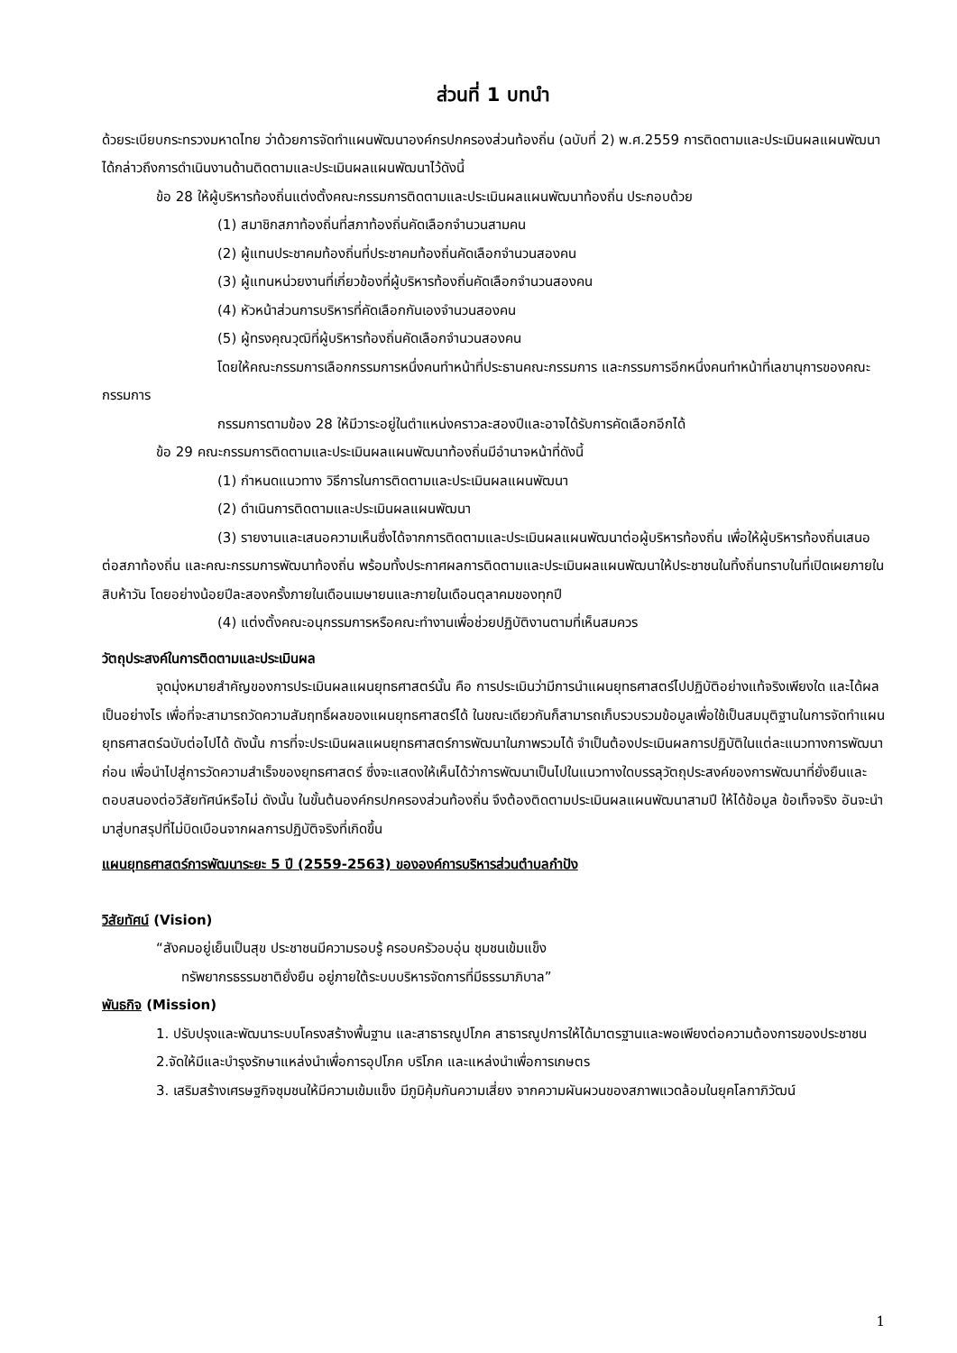ส่วนที่ 1 บทนำ
ด้วยระเบียบกระทรวงมหาดไทย ว่าด้วยการจัดทำแผนพัฒนาองค์กรปกครองส่วนท้องถิ่น (ฉบับที่ 2) พ.ศ.2559 การติดตามและประเมินผลแผนพัฒนาได้กล่าวถึงการดำเนินงานด้านติดตามและประเมินผลแผนพัฒนาไว้ดังนี้
ข้อ 28 ให้ผู้บริหารท้องถิ่นแต่งตั้งคณะกรรมการติดตามและประเมินผลแผนพัฒนาท้องถิ่น ประกอบด้วย
(1) สมาชิกสภาท้องถิ่นที่สภาท้องถิ่นคัดเลือกจำนวนสามคน
(2) ผู้แทนประชาคมท้องถิ่นที่ประชาคมท้องถิ่นคัดเลือกจำนวนสองคน
(3) ผู้แทนหน่วยงานที่เกี่ยวข้องที่ผู้บริหารท้องถิ่นคัดเลือกจำนวนสองคน
(4) หัวหน้าส่วนการบริหารที่คัดเลือกกันเองจำนวนสองคน
(5) ผู้ทรงคุณวุฒิที่ผู้บริหารท้องถิ่นคัดเลือกจำนวนสองคน
โดยให้คณะกรรมการเลือกกรรมการหนึ่งคนทำหน้าที่ประธานคณะกรรมการ และกรรมการอีกหนึ่งคนทำหน้าที่เลขานุการของคณะกรรมการ
กรรมการตามข้อง 28 ให้มีวาระอยู่ในตำแหน่งคราวละสองปีและอาจได้รับการคัดเลือกอีกได้
ข้อ 29 คณะกรรมการติดตามและประเมินผลแผนพัฒนาท้องถิ่นมีอำนาจหน้าที่ดังนี้
(1) กำหนดแนวทาง วิธีการในการติดตามและประเมินผลแผนพัฒนา
(2) ดำเนินการติดตามและประเมินผลแผนพัฒนา
(3) รายงานและเสนอความเห็นซึ่งได้จากการติดตามและประเมินผลแผนพัฒนาต่อผู้บริหารท้องถิ่น เพื่อให้ผู้บริหารท้องถิ่นเสนอต่อสภาท้องถิ่น และคณะกรรมการพัฒนาท้องถิ่น พร้อมทั้งประกาศผลการติดตามและประเมินผลแผนพัฒนาให้ประชาชนในทิ้งถิ่นทราบในที่เปิดเผยภายในสิบห้าวัน โดยอย่างน้อยปีละสองครั้งภายในเดือนเมษายนและภายในเดือนตุลาคมของทุกปี
(4) แต่งตั้งคณะอนุกรรมการหรือคณะทำงานเพื่อช่วยปฏิบัติงานตามที่เห็นสมควร
วัตถุประสงค์ในการติดตามและประเมินผล
จุดมุ่งหมายสำคัญของการประเมินผลแผนยุทธศาสตร์นั้น คือ การประเมินว่ามีการนำแผนยุทธศาสตร์ไปปฏิบัติอย่างแท้จริงเพียงใด และได้ผลเป็นอย่างไร เพื่อที่จะสามารถวัดความสัมฤทธิ์ผลของแผนยุทธศาสตร์ได้ ในขณะเดียวกันก็สามารถเก็บรวบรวมข้อมูลเพื่อใช้เป็นสมมุติฐานในการจัดทำแผนยุทธศาสตร์ฉบับต่อไปได้ ดังนั้น การที่จะประเมินผลแผนยุทธศาสตร์การพัฒนาในภาพรวมได้ จำเป็นต้องประเมินผลการปฏิบัติในแต่ละแนวทางการพัฒนาก่อน เพื่อนำไปสู่การวัดความสำเร็จของยุทธศาสตร์ ซึ่งจะแสดงให้เห็นได้ว่าการพัฒนาเป็นไปในแนวทางใดบรรลุวัตถุประสงค์ของการพัฒนาที่ยั่งยืนและตอบสนองต่อวิสัยทัศน์หรือไม่ ดังนั้น ในขั้นต้นองค์กรปกครองส่วนท้องถิ่น จึงต้องติดตามประเมินผลแผนพัฒนาสามปี ให้ได้ข้อมูล ข้อเท็จจริง อันจะนำมาสู่บทสรุปที่ไม่บิดเบือนจากผลการปฏิบัติจริงที่เกิดขึ้น
แผนยุทธศาสตร์การพัฒนาระยะ 5 ปี (2559-2563) ขององค์การบริหารส่วนตำบลกำปัง
วิสัยทัศน์ (Vision)
“สังคมอยู่เย็นเป็นสุข ประชาชนมีความรอบรู้ ครอบครัวอบอุ่น ชุมชนเข้มแข็ง
ทรัพยากรธรรมชาติยั่งยืน อยู่ภายใต้ระบบบริหารจัดการที่มีธรรมาภิบาล”
พันธกิจ (Mission)
1. ปรับปรุงและพัฒนาระบบโครงสร้างพื้นฐาน และสาธารณูปโภค สาธารณูปการให้ได้มาตรฐานและพอเพียงต่อความต้องการของประชาชน
2.จัดให้มีและบำรุงรักษาแหล่งนำเพื่อการอุปโภค บริโภค และแหล่งนำเพื่อการเกษตร
3. เสริมสร้างเศรษฐกิจชุมชนให้มีความเข้มแข็ง มีภูมิคุ้มกันความเสี่ยง จากความผันผวนของสภาพแวดล้อมในยุคโลกาภิวัฒน์
1